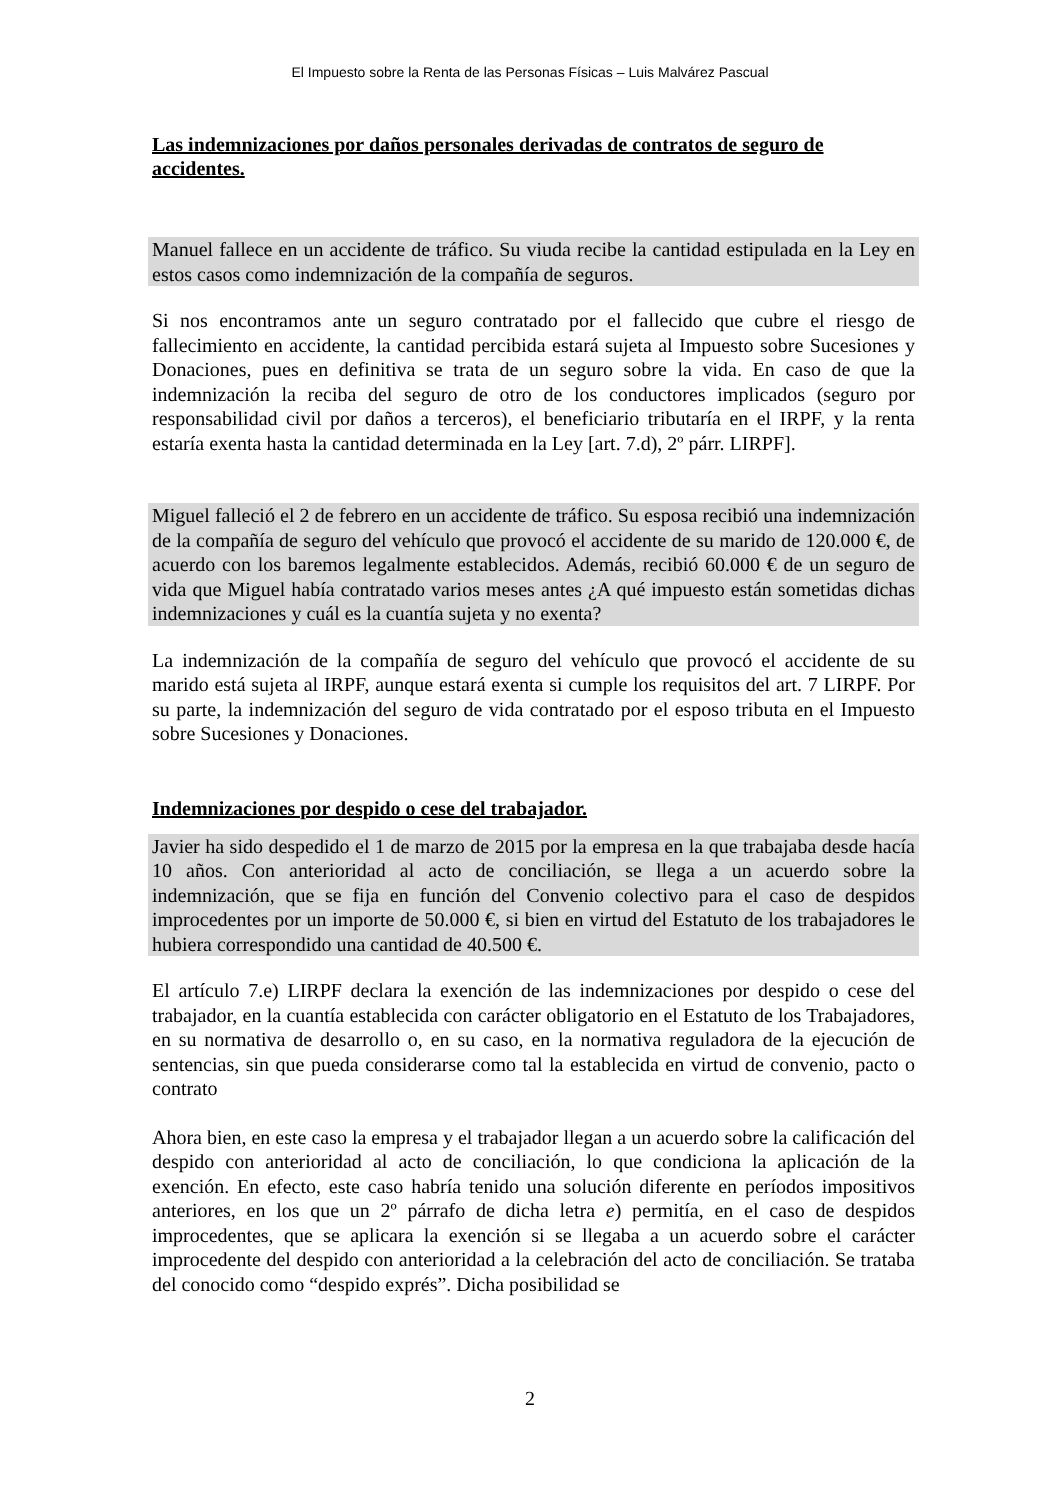El Impuesto sobre la Renta de las Personas Físicas – Luis Malvárez Pascual
Las indemnizaciones por daños personales derivadas de contratos de seguro de accidentes.
Manuel fallece en un accidente de tráfico. Su viuda recibe la cantidad estipulada en la Ley en estos casos como indemnización de la compañía de seguros.
Si nos encontramos ante un seguro contratado por el fallecido que cubre el riesgo de fallecimiento en accidente, la cantidad percibida estará sujeta al Impuesto sobre Sucesiones y Donaciones, pues en definitiva se trata de un seguro sobre la vida. En caso de que la indemnización la reciba del seguro de otro de los conductores implicados (seguro por responsabilidad civil por daños a terceros), el beneficiario tributaría en el IRPF, y la renta estaría exenta hasta la cantidad determinada en la Ley [art. 7.d), 2º párr. LIRPF].
Miguel falleció el 2 de febrero en un accidente de tráfico. Su esposa recibió una indemnización de la compañía de seguro del vehículo que provocó el accidente de su marido de 120.000 €, de acuerdo con los baremos legalmente establecidos. Además, recibió 60.000 € de un seguro de vida que Miguel había contratado varios meses antes ¿A qué impuesto están sometidas dichas indemnizaciones y cuál es la cuantía sujeta y no exenta?
La indemnización de la compañía de seguro del vehículo que provocó el accidente de su marido está sujeta al IRPF, aunque estará exenta si cumple los requisitos del art. 7 LIRPF. Por su parte, la indemnización del seguro de vida contratado por el esposo tributa en el Impuesto sobre Sucesiones y Donaciones.
Indemnizaciones por despido o cese del trabajador.
Javier ha sido despedido el 1 de marzo de 2015 por la empresa en la que trabajaba desde hacía 10 años. Con anterioridad al acto de conciliación, se llega a un acuerdo sobre la indemnización, que se fija en función del Convenio colectivo para el caso de despidos improcedentes por un importe de 50.000 €, si bien en virtud del Estatuto de los trabajadores le hubiera correspondido una cantidad de 40.500 €.
El artículo 7.e) LIRPF declara la exención de las indemnizaciones por despido o cese del trabajador, en la cuantía establecida con carácter obligatorio en el Estatuto de los Trabajadores, en su normativa de desarrollo o, en su caso, en la normativa reguladora de la ejecución de sentencias, sin que pueda considerarse como tal la establecida en virtud de convenio, pacto o contrato
Ahora bien, en este caso la empresa y el trabajador llegan a un acuerdo sobre la calificación del despido con anterioridad al acto de conciliación, lo que condiciona la aplicación de la exención. En efecto, este caso habría tenido una solución diferente en períodos impositivos anteriores, en los que un 2º párrafo de dicha letra e) permitía, en el caso de despidos improcedentes, que se aplicara la exención si se llegaba a un acuerdo sobre el carácter improcedente del despido con anterioridad a la celebración del acto de conciliación. Se trataba del conocido como “despido exprés”. Dicha posibilidad se
2